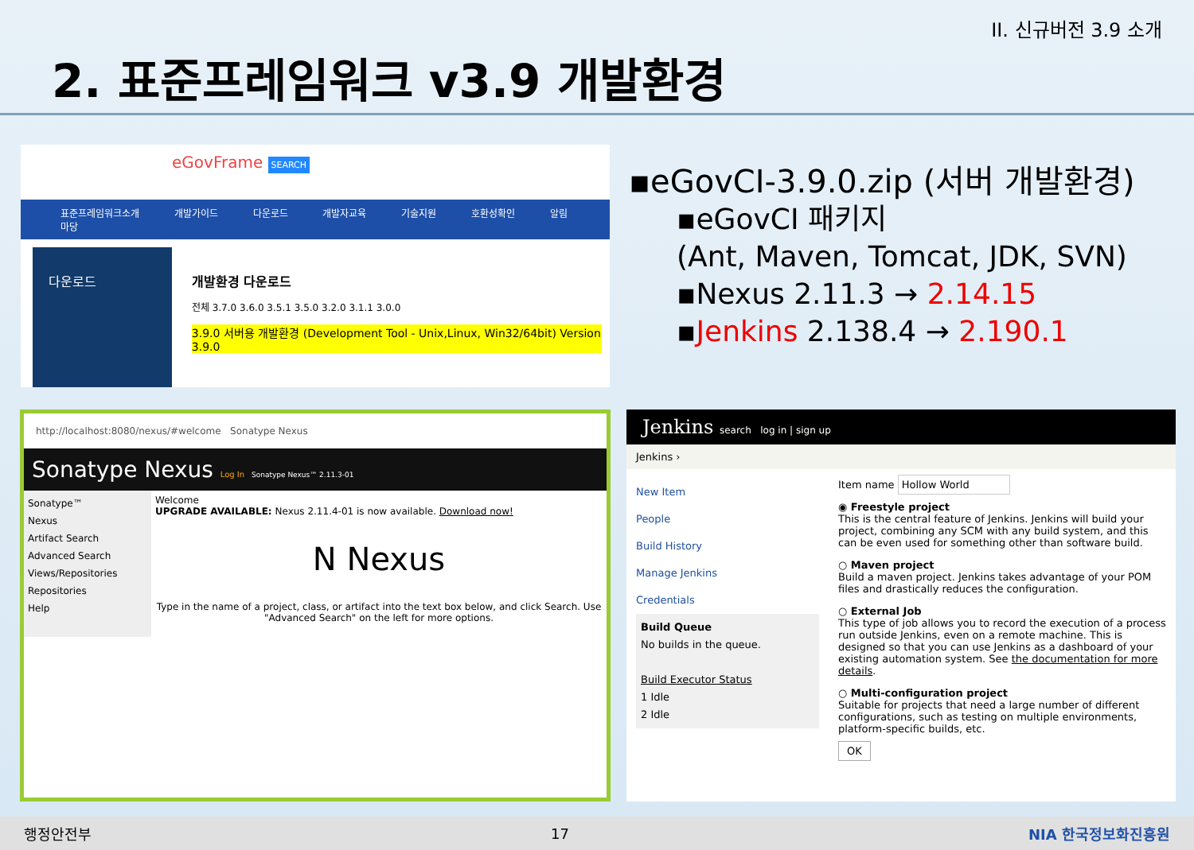II. 신규버전 3.9 소개
2. 표준프레임워크 v3.9 개발환경
eGovFrame SEARCH
표준프레임워크소개 개발가이드 다운로드 개발자교육 기술지원 호환성확인 알림마당
다운로드 개발환경 다운로드
전체 3.7.0 3.6.0 3.5.1 3.5.0 3.2.0 3.1.1 3.0.0
3.9.0 서버용 개발환경 (Development Tool - Unix,Linux, Win32/64bit) Version 3.9.0
▪eGovCI-3.9.0.zip (서버 개발환경)
▪eGovCI 패키지
(Ant, Maven, Tomcat, JDK, SVN)
▪Nexus 2.11.3 → 2.14.15
▪Jenkins 2.138.4 → 2.190.1
http://localhost:8080/nexus/#welcome Sonatype Nexus
Sonatype Nexus Log In Sonatype Nexus™ 2.11.3-01
Sonatype™
Nexus
Artifact Search
Advanced Search
Views/Repositories
Repositories
Help
Welcome
UPGRADE AVAILABLE: Nexus 2.11.4-01 is now available. Download now!
N Nexus
Type in the name of a project, class, or artifact into the text box below, and click Search. Use "Advanced Search" on the left for more options.
Jenkins search log in | sign up
Jenkins ›
New Item
People
Build History
Manage Jenkins
Credentials
Build Queue
No builds in the queue.
Build Executor Status
1 Idle
2 Idle
Item name Hollow World
◉ Freestyle project
This is the central feature of Jenkins. Jenkins will build your project, combining any SCM with any build system, and this can be even used for something other than software build.
○ Maven project
Build a maven project. Jenkins takes advantage of your POM files and drastically reduces the configuration.
○ External Job
This type of job allows you to record the execution of a process run outside Jenkins, even on a remote machine. This is designed so that you can use Jenkins as a dashboard of your existing automation system. See the documentation for more details.
○ Multi-configuration project
Suitable for projects that need a large number of different configurations, such as testing on multiple environments, platform-specific builds, etc.
OK
행정안전부 17 NIA 한국정보화진흥원